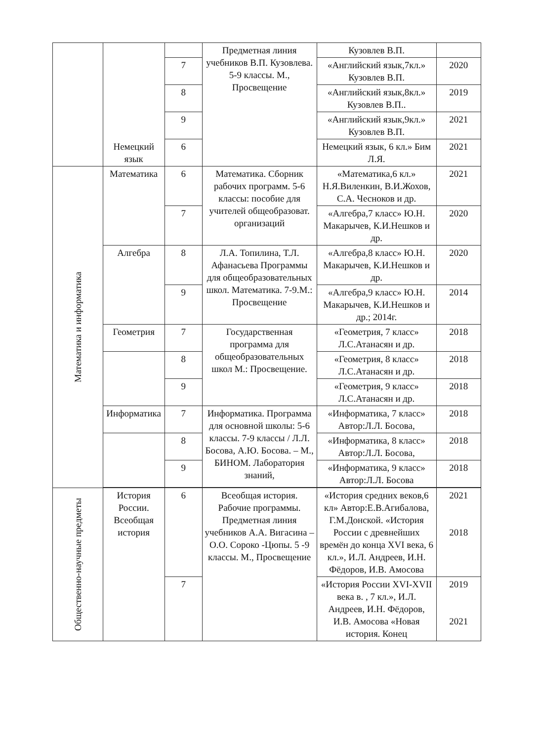| | Немецкий язык | | Предметная линия учебников В.П. Кузовлева. 5-9 классы. М., Просвещение | Кузовлев В.П. | |
| | | 7 | | «Английский язык,7кл.» Кузовлев В.П. | 2020 |
| | | 8 | | «Английский язык,8кл.» Кузовлев В.П.. | 2019 |
| | | 9 | | «Английский язык,9кл.» Кузовлев В.П. | 2021 |
| | | 6 | | Немецкий язык, 6 кл.» Бим Л.Я. | 2021 |
| Математика и информатика | Математика | 6 | Математика. Сборник рабочих программ. 5-6 классы: пособие для учителей общеобразоват. организаций | «Математика,6 кл.» Н.Я.Виленкин, В.И.Жохов, С.А. Чесноков и др. | 2021 |
| | | 7 | | «Алгебра,7 класс» Ю.Н. Макарычев, К.И.Нешков и др. | 2020 |
| | Алгебра | 8 | Л.А. Топилина, Т.Л. Афанасьева Программы для общеобразовательных школ. Математика. 7-9.М.: Просвещение | «Алгебра,8 класс» Ю.Н. Макарычев, К.И.Нешков и др. | 2020 |
| | | 9 | | «Алгебра,9 класс» Ю.Н. Макарычев, К.И.Нешков и др.; 2014г. | 2014 |
| | Геометрия | 7 | Государственная программа для общеобразовательных школ М.: Просвещение. | «Геометрия, 7 класс» Л.С.Атанасян и др. | 2018 |
| | | 8 | | «Геометрия, 8 класс» Л.С.Атанасян и др. | 2018 |
| | | 9 | | «Геометрия, 9 класс» Л.С.Атанасян и др. | 2018 |
| | Информатика | 7 | Информатика. Программа для основной школы: 5-6 классы. 7-9 классы / Л.Л. Босова, А.Ю. Босова. – М., БИНОМ. Лаборатория знаний, | «Информатика, 7 класс» Автор:Л.Л. Босова, | 2018 |
| | | 8 | | «Информатика, 8 класс» Автор:Л.Л. Босова, | 2018 |
| | | 9 | | «Информатика, 9 класс» Автор:Л.Л. Босова | 2018 |
| Общественно-научные предметы | История России. Всеобщая история | 6 | Всеобщая история. Рабочие программы. Предметная линия учебников А.А. Вигасина – О.О. Сороко -Цюпы. 5 -9 классы. М., Просвещение | «История средних веков,6 кл» Автор:Е.В.Агибалова, Г.М.Донской. «История России с древнейших времён до конца XVI века, 6 кл.», И.Л. Андреев, И.Н. Фёдоров, И.В. Амосова | 2021 2018 |
| | | 7 | | «История России XVI-XVII века в. , 7 кл.», И.Л. Андреев, И.Н. Фёдоров, И.В. Амосова «Новая история. Конец | 2019 2021 |